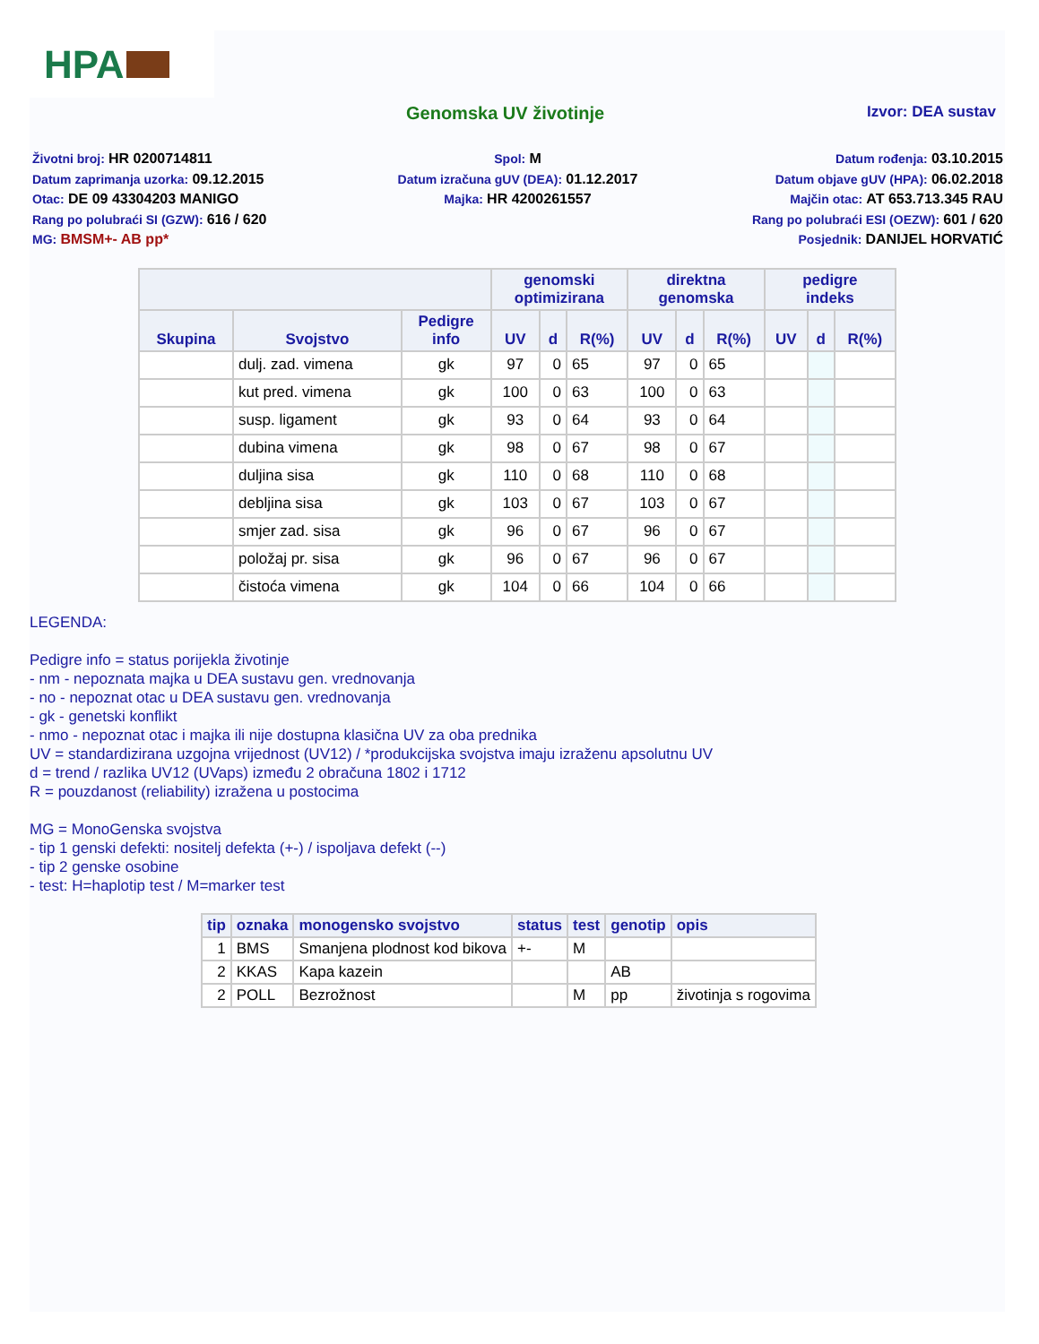HPA
Genomska UV životinje
Izvor: DEA sustav
Životni broj: HR 0200714811
Spol: M
Datum rođenja: 03.10.2015
Datum zaprimanja uzorka: 09.12.2015
Datum izračuna gUV (DEA): 01.12.2017
Datum objave gUV (HPA): 06.02.2018
Otac: DE 09 43304203 MANIGO
Majka: HR 4200261557
Majčin otac: AT 653.713.345 RAU
Rang po polubraći SI (GZW): 616 / 620
Rang po polubraći ESI (OEZW): 601 / 620
MG: BMSM+- AB pp*
Posjednik: DANIJEL HORVATIĆ
| | | | genomski optimizirana | | | direktna genomska | | | pedigre indeks | | |
| --- | --- | --- | --- | --- | --- | --- | --- | --- | --- | --- | --- |
| Skupina | Svojstvo | Pedigre info | UV | d | R(%) | UV | d | R(%) | UV | d | R(%) |
| | dulj. zad. vimena | gk | 97 | 0 | 65 | 97 | 0 | 65 | | | |
| | kut pred. vimena | gk | 100 | 0 | 63 | 100 | 0 | 63 | | | |
| | susp. ligament | gk | 93 | 0 | 64 | 93 | 0 | 64 | | | |
| | dubina vimena | gk | 98 | 0 | 67 | 98 | 0 | 67 | | | |
| | duljina sisa | gk | 110 | 0 | 68 | 110 | 0 | 68 | | | |
| | debljina sisa | gk | 103 | 0 | 67 | 103 | 0 | 67 | | | |
| | smjer zad. sisa | gk | 96 | 0 | 67 | 96 | 0 | 67 | | | |
| | položaj pr. sisa | gk | 96 | 0 | 67 | 96 | 0 | 67 | | | |
| | čistoća vimena | gk | 104 | 0 | 66 | 104 | 0 | 66 | | | |
LEGENDA:
Pedigre info = status porijekla životinje
- nm - nepoznata majka u DEA sustavu gen. vrednovanja
- no - nepoznat otac u DEA sustavu gen. vrednovanja
- gk - genetski konflikt
- nmo - nepoznat otac i majka ili nije dostupna klasična UV za oba prednika
UV = standardizirana uzgojna vrijednost (UV12) / *produkcijska svojstva imaju izraženu apsolutnu UV
d = trend / razlika UV12 (UVaps) između 2 obračuna 1802 i 1712
R = pouzdanost (reliability) izražena u postocima
MG = MonoGenska svojstva
- tip 1 genski defekti: nositelj defekta (+-) / ispoljava defekt (--)
- tip 2 genske osobine
- test: H=haplotip test / M=marker test
| tip | oznaka | monogensko svojstvo | status | test | genotip | opis |
| --- | --- | --- | --- | --- | --- | --- |
| 1 | BMS | Smanjena plodnost kod bikova | +- | M | | |
| 2 | KKAS | Kapa kazein | | | AB | |
| 2 | POLL | Bezrožnost | | M | pp | životinja s rogovima |